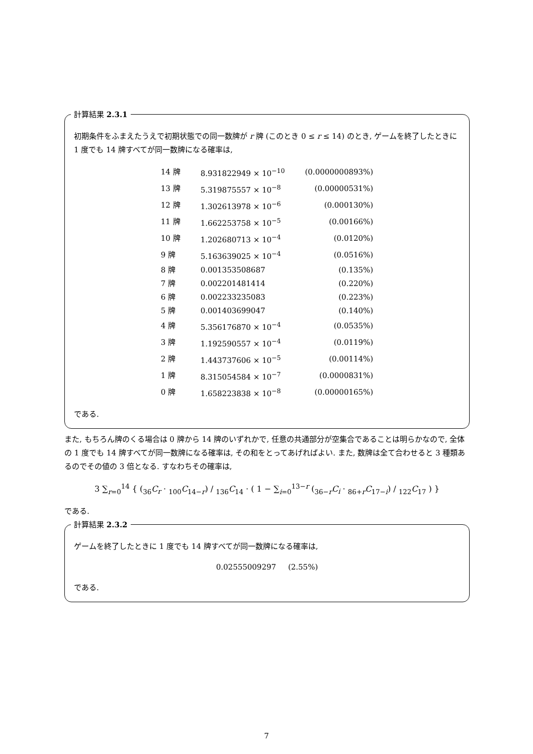計算結果 2.3.1
初期条件をふまえたうえで初期状態での同一数牌が r 牌 (このとき 0 ≤ r ≤ 14) のとき, ゲームを終了したときに 1 度でも 14 牌すべてが同一数牌になる確率は,
| 14 牌 | 8.931822949 × 10<sup>−10</sup> | (0.0000000893%) |
| 13 牌 | 5.319875557 × 10<sup>−8</sup> | (0.00000531%) |
| 12 牌 | 1.302613978 × 10<sup>−6</sup> | (0.000130%) |
| 11 牌 | 1.662253758 × 10<sup>−5</sup> | (0.00166%) |
| 10 牌 | 1.202680713 × 10<sup>−4</sup> | (0.0120%) |
| 9 牌 | 5.163639025 × 10<sup>−4</sup> | (0.0516%) |
| 8 牌 | 0.001353508687 | (0.135%) |
| 7 牌 | 0.002201481414 | (0.220%) |
| 6 牌 | 0.002233235083 | (0.223%) |
| 5 牌 | 0.001403699047 | (0.140%) |
| 4 牌 | 5.356176870 × 10<sup>−4</sup> | (0.0535%) |
| 3 牌 | 1.192590557 × 10<sup>−4</sup> | (0.0119%) |
| 2 牌 | 1.443737606 × 10<sup>−5</sup> | (0.00114%) |
| 1 牌 | 8.315054584 × 10<sup>−7</sup> | (0.0000831%) |
| 0 牌 | 1.658223838 × 10<sup>−8</sup> | (0.00000165%) |
である.
また, もちろん牌のくる場合は 0 牌から 14 牌のいずれかで, 任意の共通部分が空集合であることは明らかなので, 全体の 1 度でも 14 牌すべてが同一数牌になる確率は, その和をとってあげればよい. また, 数牌は全て合わせると 3 種類あるのでその値の 3 倍となる. すなわちその確率は,
3 ∑<sub>r=0</sub><sup>14</sup> { (<sub>36</sub>C<sub>r</sub> · <sub>100</sub>C<sub>14−r</sub>) / <sub>136</sub>C<sub>14</sub> · ( 1 − ∑<sub>i=0</sub><sup>13−r</sup> (<sub>36−r</sub>C<sub>i</sub> · <sub>86+r</sub>C<sub>17−i</sub>) / <sub>122</sub>C<sub>17</sub> ) }
である.
計算結果 2.3.2
ゲームを終了したときに 1 度でも 14 牌すべてが同一数牌になる確率は,
0.02555009297 (2.55%)
である.
7